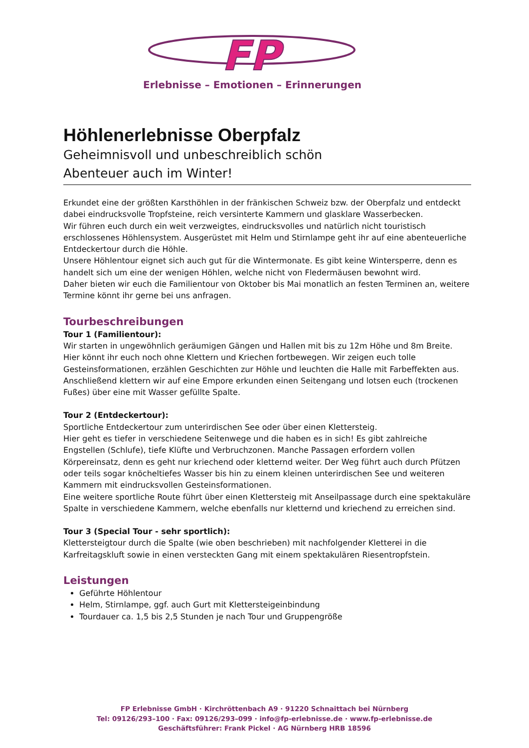FP
Erlebnisse – Emotionen – Erinnerungen
Höhlenerlebnisse Oberpfalz
Geheimnisvoll und unbeschreiblich schön
Abenteuer auch im Winter!
Erkundet eine der größten Karsthöhlen in der fränkischen Schweiz bzw. der Oberpfalz und entdeckt dabei eindrucksvolle Tropfsteine, reich versinterte Kammern und glasklare Wasserbecken.
Wir führen euch durch ein weit verzweigtes, eindrucksvolles und natürlich nicht touristisch erschlossenes Höhlensystem. Ausgerüstet mit Helm und Stirnlampe geht ihr auf eine abenteuerliche Entdeckertour durch die Höhle.
Unsere Höhlentour eignet sich auch gut für die Wintermonate. Es gibt keine Wintersperre, denn es handelt sich um eine der wenigen Höhlen, welche nicht von Fledermäusen bewohnt wird.
Daher bieten wir euch die Familientour von Oktober bis Mai monatlich an festen Terminen an, weitere Termine könnt ihr gerne bei uns anfragen.
Tourbeschreibungen
Tour 1 (Familientour):
Wir starten in ungewöhnlich geräumigen Gängen und Hallen mit bis zu 12m Höhe und 8m Breite. Hier könnt ihr euch noch ohne Klettern und Kriechen fortbewegen. Wir zeigen euch tolle Gesteinsformationen, erzählen Geschichten zur Höhle und leuchten die Halle mit Farbeffekten aus. Anschließend klettern wir auf eine Empore erkunden einen Seitengang und lotsen euch (trockenen Fußes) über eine mit Wasser gefüllte Spalte.
Tour 2 (Entdeckertour):
Sportliche Entdeckertour zum unterirdischen See oder über einen Klettersteig.
Hier geht es tiefer in verschiedene Seitenwege und die haben es in sich! Es gibt zahlreiche Engstellen (Schlufe), tiefe Klüfte und Verbruchzonen. Manche Passagen erfordern vollen Körpereinsatz, denn es geht nur kriechend oder kletternd weiter. Der Weg führt auch durch Pfützen oder teils sogar knöcheltiefes Wasser bis hin zu einem kleinen unterirdischen See und weiteren Kammern mit eindrucksvollen Gesteinsformationen.
Eine weitere sportliche Route führt über einen Klettersteig mit Anseilpassage durch eine spektakuläre Spalte in verschiedene Kammern, welche ebenfalls nur kletternd und kriechend zu erreichen sind.
Tour 3 (Special Tour - sehr sportlich):
Klettersteigtour durch die Spalte (wie oben beschrieben) mit nachfolgender Kletterei in die Karfreitagskluft sowie in einen versteckten Gang mit einem spektakulären Riesentropfstein.
Leistungen
Geführte Höhlentour
Helm, Stirnlampe, ggf. auch Gurt mit Klettersteigeinbindung
Tourdauer ca. 1,5 bis 2,5 Stunden je nach Tour und Gruppengröße
FP Erlebnisse GmbH · Kirchröttenbach A9 · 91220 Schnaittach bei Nürnberg
Tel: 09126/293–100 · Fax: 09126/293–099 · info@fp-erlebnisse.de · www.fp-erlebnisse.de
Geschäftsführer: Frank Pickel · AG Nürnberg HRB 18596